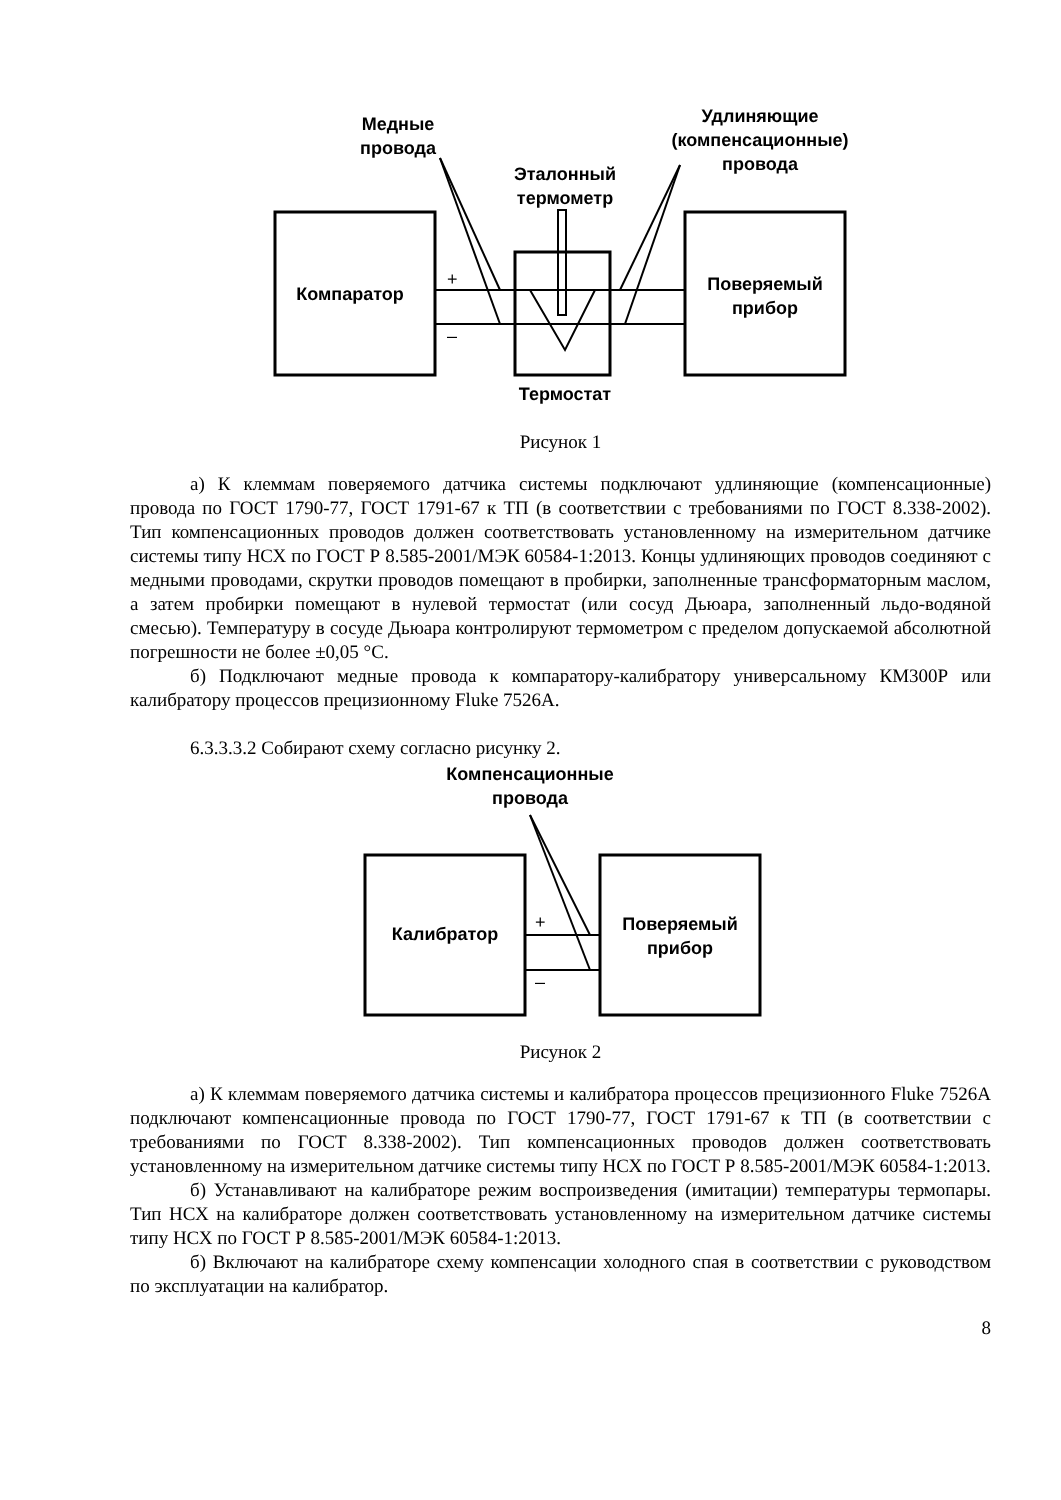Компаратор
Поверяемый
прибор
Медные
провода
Эталонный
термометр
Удлиняющие
(компенсационные)
провода
Термостат
+
–
Рисунок 1
а) К клеммам поверяемого датчика системы подключают удлиняющие (компенсационные) провода по ГОСТ 1790-77, ГОСТ 1791-67 к ТП (в соответствии с требованиями по ГОСТ 8.338-2002). Тип компенсационных проводов должен соответствовать установленному на измерительном датчике системы типу НСХ по ГОСТ Р 8.585-2001/МЭК 60584-1:2013. Концы удлиняющих проводов соединяют с медными проводами, скрутки проводов помещают в пробирки, заполненные трансформаторным маслом, а затем пробирки помещают в нулевой термостат (или сосуд Дьюара, заполненный льдо-водяной смесью). Температуру в сосуде Дьюара контролируют термометром с пределом допускаемой абсолютной погрешности не более ±0,05 °С.
б) Подключают медные провода к компаратору-калибратору универсальному КМ300Р или калибратору процессов прецизионному Fluke 7526A.
6.3.3.3.2 Собирают схему согласно рисунку 2.
Калибратор
Поверяемый
прибор
Компенсационные
провода
+
–
Рисунок 2
а) К клеммам поверяемого датчика системы и калибратора процессов прецизионного Fluke 7526A подключают компенсационные провода по ГОСТ 1790-77, ГОСТ 1791-67 к ТП (в соответствии с требованиями по ГОСТ 8.338-2002). Тип компенсационных проводов должен соответствовать установленному на измерительном датчике системы типу НСХ по ГОСТ Р 8.585-2001/МЭК 60584-1:2013.
б) Устанавливают на калибраторе режим воспроизведения (имитации) температуры термопары. Тип НСХ на калибраторе должен соответствовать установленному на измерительном датчике системы типу НСХ по ГОСТ Р 8.585-2001/МЭК 60584-1:2013.
б) Включают на калибраторе схему компенсации холодного спая в соответствии с руководством по эксплуатации на калибратор.
8